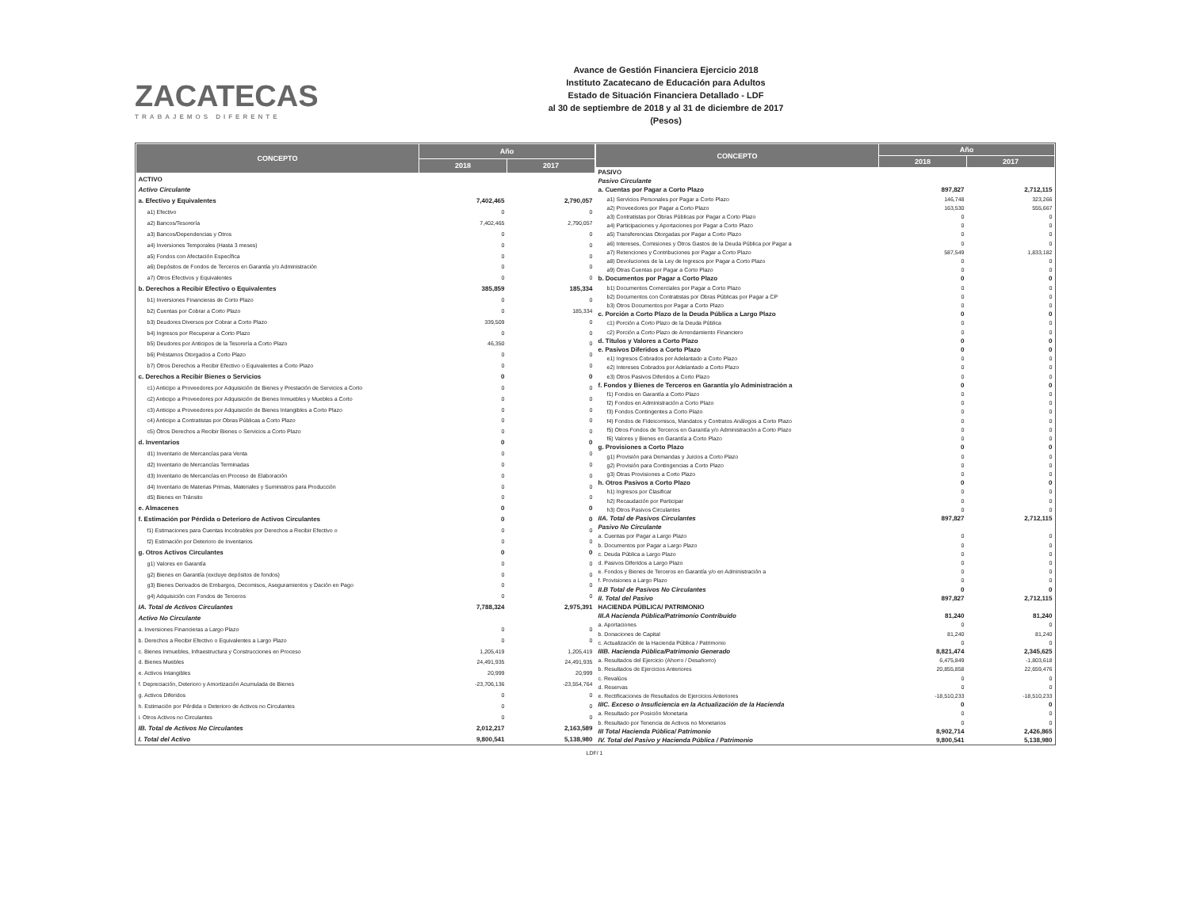ZACATECAS
TRABAJEMOS DIFERENTE
Avance de Gestión Financiera Ejercicio 2018
Instituto Zacatecano de Educación para Adultos
Estado de Situación Financiera Detallado - LDF
al 30 de septiembre de 2018 y al 31 de diciembre de 2017
(Pesos)
| CONCEPTO | Año | |
| --- | --- | --- |
| | 2018 | 2017 |
| ACTIVO | | |
| Activo Circulante | | |
| a. Efectivo y Equivalentes | 7,402,465 | 2,790,057 |
| a1) Efectivo | 0 | 0 |
| a2) Bancos/Tesorería | 7,402,465 | 2,790,057 |
| a3) Bancos/Dependencias y Otros | 0 | 0 |
| a4) Inversiones Temporales (Hasta 3 meses) | 0 | 0 |
| a5) Fondos con Afectación Específica | 0 | 0 |
| a6) Depósitos de Fondos de Terceros en Garantía y/o Administración | 0 | 0 |
| a7) Otros Efectivos y Equivalentes | 0 | 0 |
| b. Derechos a Recibir Efectivo o Equivalentes | 385,859 | 185,334 |
| b1) Inversiones Financieras de Corto Plazo | 0 | 0 |
| b2) Cuentas por Cobrar a Corto Plazo | 0 | 185,334 |
| b3) Deudores Diversos por Cobrar a Corto Plazo | 339,509 | 0 |
| b4) Ingresos por Recuperar a Corto Plazo | 0 | 0 |
| b5) Deudores por Anticipos de la Tesorería a Corto Plazo | 46,350 | 0 |
| b6) Préstamos Otorgados a Corto Plazo | 0 | 0 |
| b7) Otros Derechos a Recibir Efectivo o Equivalentes a Corto Plazo | 0 | 0 |
| c. Derechos a Recibir Bienes o Servicios | 0 | 0 |
| c1) Anticipo a Proveedores por Adquisición de Bienes y Prestación de Servicios a Corto | 0 | 0 |
| c2) Anticipo a Proveedores por Adquisición de Bienes Inmuebles y Muebles a Corto | 0 | 0 |
| c3) Anticipo a Proveedores por Adquisición de Bienes Intangibles a Corto Plazo | 0 | 0 |
| c4) Anticipo a Contratistas por Obras Públicas a Corto Plazo | 0 | 0 |
| c5) Otros Derechos a Recibir Bienes o Servicios a Corto Plazo | 0 | 0 |
| d. Inventarios | 0 | 0 |
| d1) Inventario de Mercancías para Venta | 0 | 0 |
| d2) Inventario de Mercancías Terminadas | 0 | 0 |
| d3) Inventario de Mercancías en Proceso de Elaboración | 0 | 0 |
| d4) Inventario de Materias Primas, Materiales y Suministros para Producción | 0 | 0 |
| d5) Bienes en Tránsito | 0 | 0 |
| e. Almacenes | 0 | 0 |
| f. Estimación por Pérdida o Deterioro de Activos Circulantes | 0 | 0 |
| f1) Estimaciones para Cuentas Incobrables por Derechos a Recibir Efectivo o | 0 | 0 |
| f2) Estimación por Deterioro de Inventarios | 0 | 0 |
| g. Otros Activos Circulantes | 0 | 0 |
| g1) Valores en Garantía | 0 | 0 |
| g2) Bienes en Garantía (excluye depósitos de fondos) | 0 | 0 |
| g3) Bienes Derivados de Embargos, Decomisos, Aseguramientos y Dación en Pago | 0 | 0 |
| g4) Adquisición con Fondos de Terceros | 0 | 0 |
| IA. Total de Activos Circulantes | 7,788,324 | 2,975,391 |
| Activo No Circulante | | |
| a. Inversiones Financieras a Largo Plazo | 0 | 0 |
| b. Derechos a Recibir Efectivo o Equivalentes a Largo Plazo | 0 | 0 |
| c. Bienes Inmuebles, Infraestructura y Construcciones en Proceso | 1,205,419 | 1,205,419 |
| d. Bienes Muebles | 24,491,935 | 24,491,935 |
| e. Activos Intangibles | 20,999 | 20,999 |
| f. Depreciación, Deterioro y Amortización Acumulada de Bienes | -23,706,136 | -23,554,764 |
| g. Activos Diferidos | 0 | 0 |
| h. Estimación por Pérdida o Deterioro de Activos no Circulantes | 0 | 0 |
| i. Otros Activos no Circulantes | 0 | 0 |
| IB. Total de Activos No Circulantes | 2,012,217 | 2,163,589 |
| I. Total del Activo | 9,800,541 | 5,138,980 |
| CONCEPTO | Año | |
| --- | --- | --- |
| | 2018 | 2017 |
| PASIVO | | |
| Pasivo Circulante | | |
| a. Cuentas por Pagar a Corto Plazo | 897,827 | 2,712,115 |
| a1) Servicios Personales por Pagar a Corto Plazo | 146,748 | 323,266 |
| a2) Proveedores por Pagar a Corto Plazo | 163,530 | 555,667 |
| a3) Contratistas por Obras Públicas por Pagar a Corto Plazo | 0 | 0 |
| a4) Participaciones y Aportaciones por Pagar a Corto Plazo | 0 | 0 |
| a5) Transferencias Otorgadas por Pagar a Corto Plazo | 0 | 0 |
| a6) Intereses, Comisiones y Otros Gastos de la Deuda Pública por Pagar a | 0 | 0 |
| a7) Retenciones y Contribuciones por Pagar a Corto Plazo | 587,549 | 1,833,182 |
| a8) Devoluciones de la Ley de Ingresos por Pagar a Corto Plazo | 0 | 0 |
| a9) Otras Cuentas por Pagar a Corto Plazo | 0 | 0 |
| b. Documentos por Pagar a Corto Plazo | 0 | 0 |
| b1) Documentos Comerciales por Pagar a Corto Plazo | 0 | 0 |
| b2) Documentos con Contratistas por Obras Públicas por Pagar a CP | 0 | 0 |
| b3) Otros Documentos por Pagar a Corto Plazo | 0 | 0 |
| c. Porción a Corto Plazo de la Deuda Pública a Largo Plazo | 0 | 0 |
| c1) Porción a Corto Plazo de la Deuda Pública | 0 | 0 |
| c2) Porción a Corto Plazo de Arrendamiento Financiero | 0 | 0 |
| d. Títulos y Valores a Corto Plazo | 0 | 0 |
| e. Pasivos Diferidos a Corto Plazo | 0 | 0 |
| e1) Ingresos Cobrados por Adelantado a Corto Plazo | 0 | 0 |
| e2) Intereses Cobrados por Adelantado a Corto Plazo | 0 | 0 |
| e3) Otros Pasivos Diferidos a Corto Plazo | 0 | 0 |
| f. Fondos y Bienes de Terceros en Garantía y/o Administración a | 0 | 0 |
| f1) Fondos en Garantía a Corto Plazo | 0 | 0 |
| f2) Fondos en Administración a Corto Plazo | 0 | 0 |
| f3) Fondos Contingentes a Corto Plazo | 0 | 0 |
| f4) Fondos de Fideicomisos, Mandatos y Contratos Análogos a Corto Plazo | 0 | 0 |
| f5) Otros Fondos de Terceros en Garantía y/o Administración a Corto Plazo | 0 | 0 |
| f6) Valores y Bienes en Garantía a Corto Plazo | 0 | 0 |
| g. Provisiones a Corto Plazo | 0 | 0 |
| g1) Provisión para Demandas y Juicios a Corto Plazo | 0 | 0 |
| g2) Provisión para Contingencias a Corto Plazo | 0 | 0 |
| g3) Otras Provisiones a Corto Plazo | 0 | 0 |
| h. Otros Pasivos a Corto Plazo | 0 | 0 |
| h1) Ingresos por Clasificar | 0 | 0 |
| h2) Recaudación por Participar | 0 | 0 |
| h3) Otros Pasivos Circulantes | 0 | 0 |
| IIA. Total de Pasivos Circulantes | 897,827 | 2,712,115 |
| Pasivo No Circulante | | |
| a. Cuentas por Pagar a Largo Plazo | 0 | 0 |
| b. Documentos por Pagar a Largo Plazo | 0 | 0 |
| c. Deuda Pública a Largo Plazo | 0 | 0 |
| d. Pasivos Diferidos a Largo Plazo | 0 | 0 |
| e. Fondos y Bienes de Terceros en Garantía y/o en Administración a | 0 | 0 |
| f. Provisiones a Largo Plazo | 0 | 0 |
| II.B Total de Pasivos No Circulantes | 0 | 0 |
| II. Total del Pasivo | 897,827 | 2,712,115 |
| HACIENDA PÚBLICA/ PATRIMONIO | | |
| III.A Hacienda Pública/Patrimonio Contribuido | 81,240 | 81,240 |
| a. Aportaciones | 0 | 0 |
| b. Donaciones de Capital | 81,240 | 81,240 |
| c. Actualización de la Hacienda Pública / Patrimonio | 0 | 0 |
| IIIB. Hacienda Pública/Patrimonio Generado | 8,821,474 | 2,345,625 |
| a. Resultados del Ejercicio (Ahorro / Desahorro) | 6,475,849 | -1,803,618 |
| b. Resultados de Ejercicios Anteriores | 20,855,858 | 22,659,476 |
| c. Revalúos | 0 | 0 |
| d. Reservas | 0 | 0 |
| e. Rectificaciones de Resultados de Ejercicios Anteriores | -18,510,233 | -18,510,233 |
| IIIC. Exceso o Insuficiencia en la Actualización de la Hacienda | 0 | 0 |
| a. Resultado por Posición Monetaria | 0 | 0 |
| b. Resultado por Tenencia de Activos no Monetarios | 0 | 0 |
| III Total Hacienda Pública/ Patrimonio | 8,902,714 | 2,426,865 |
| IV. Total del Pasivo y Hacienda Pública / Patrimonio | 9,800,541 | 5,138,980 |
LDF/ 1